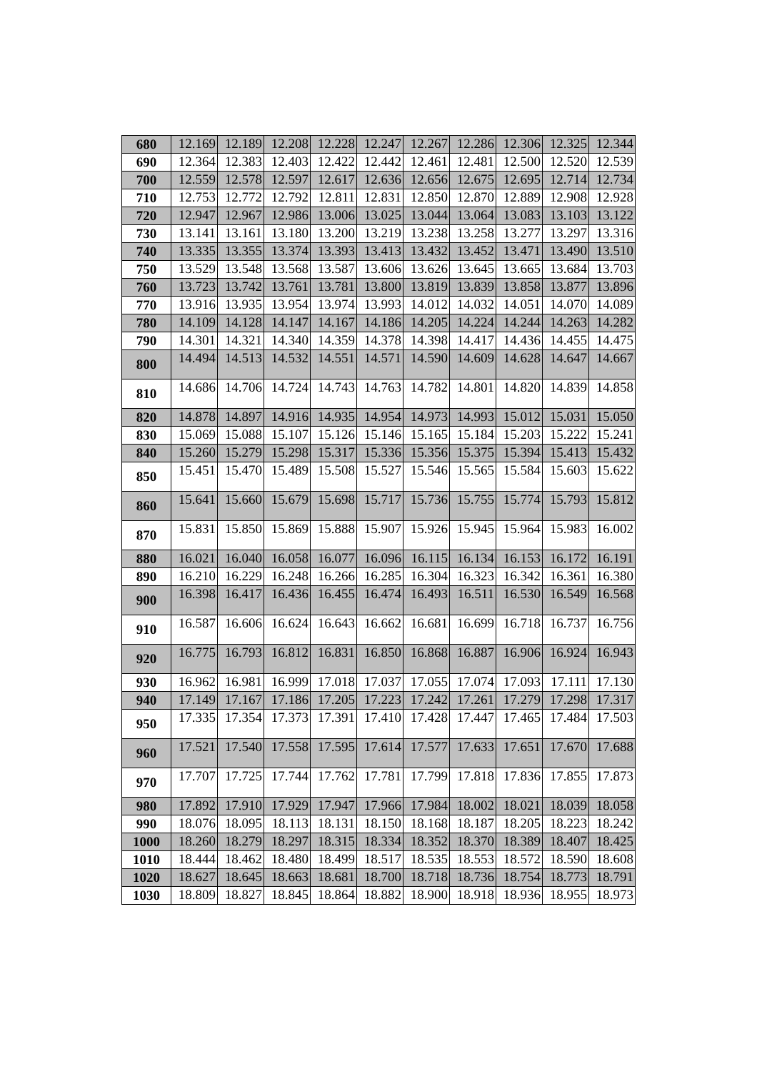| 680 | 12.169 | 12.189 | 12.208 | 12.228 | 12.247 | 12.267 | 12.286 | 12.306 | 12.325 | 12.344 |
| 690 | 12.364 | 12.383 | 12.403 | 12.422 | 12.442 | 12.461 | 12.481 | 12.500 | 12.520 | 12.539 |
| 700 | 12.559 | 12.578 | 12.597 | 12.617 | 12.636 | 12.656 | 12.675 | 12.695 | 12.714 | 12.734 |
| 710 | 12.753 | 12.772 | 12.792 | 12.811 | 12.831 | 12.850 | 12.870 | 12.889 | 12.908 | 12.928 |
| 720 | 12.947 | 12.967 | 12.986 | 13.006 | 13.025 | 13.044 | 13.064 | 13.083 | 13.103 | 13.122 |
| 730 | 13.141 | 13.161 | 13.180 | 13.200 | 13.219 | 13.238 | 13.258 | 13.277 | 13.297 | 13.316 |
| 740 | 13.335 | 13.355 | 13.374 | 13.393 | 13.413 | 13.432 | 13.452 | 13.471 | 13.490 | 13.510 |
| 750 | 13.529 | 13.548 | 13.568 | 13.587 | 13.606 | 13.626 | 13.645 | 13.665 | 13.684 | 13.703 |
| 760 | 13.723 | 13.742 | 13.761 | 13.781 | 13.800 | 13.819 | 13.839 | 13.858 | 13.877 | 13.896 |
| 770 | 13.916 | 13.935 | 13.954 | 13.974 | 13.993 | 14.012 | 14.032 | 14.051 | 14.070 | 14.089 |
| 780 | 14.109 | 14.128 | 14.147 | 14.167 | 14.186 | 14.205 | 14.224 | 14.244 | 14.263 | 14.282 |
| 790 | 14.301 | 14.321 | 14.340 | 14.359 | 14.378 | 14.398 | 14.417 | 14.436 | 14.455 | 14.475 |
| 800 | 14.494 | 14.513 | 14.532 | 14.551 | 14.571 | 14.590 | 14.609 | 14.628 | 14.647 | 14.667 |
| 810 | 14.686 | 14.706 | 14.724 | 14.743 | 14.763 | 14.782 | 14.801 | 14.820 | 14.839 | 14.858 |
| 820 | 14.878 | 14.897 | 14.916 | 14.935 | 14.954 | 14.973 | 14.993 | 15.012 | 15.031 | 15.050 |
| 830 | 15.069 | 15.088 | 15.107 | 15.126 | 15.146 | 15.165 | 15.184 | 15.203 | 15.222 | 15.241 |
| 840 | 15.260 | 15.279 | 15.298 | 15.317 | 15.336 | 15.356 | 15.375 | 15.394 | 15.413 | 15.432 |
| 850 | 15.451 | 15.470 | 15.489 | 15.508 | 15.527 | 15.546 | 15.565 | 15.584 | 15.603 | 15.622 |
| 860 | 15.641 | 15.660 | 15.679 | 15.698 | 15.717 | 15.736 | 15.755 | 15.774 | 15.793 | 15.812 |
| 870 | 15.831 | 15.850 | 15.869 | 15.888 | 15.907 | 15.926 | 15.945 | 15.964 | 15.983 | 16.002 |
| 880 | 16.021 | 16.040 | 16.058 | 16.077 | 16.096 | 16.115 | 16.134 | 16.153 | 16.172 | 16.191 |
| 890 | 16.210 | 16.229 | 16.248 | 16.266 | 16.285 | 16.304 | 16.323 | 16.342 | 16.361 | 16.380 |
| 900 | 16.398 | 16.417 | 16.436 | 16.455 | 16.474 | 16.493 | 16.511 | 16.530 | 16.549 | 16.568 |
| 910 | 16.587 | 16.606 | 16.624 | 16.643 | 16.662 | 16.681 | 16.699 | 16.718 | 16.737 | 16.756 |
| 920 | 16.775 | 16.793 | 16.812 | 16.831 | 16.850 | 16.868 | 16.887 | 16.906 | 16.924 | 16.943 |
| 930 | 16.962 | 16.981 | 16.999 | 17.018 | 17.037 | 17.055 | 17.074 | 17.093 | 17.111 | 17.130 |
| 940 | 17.149 | 17.167 | 17.186 | 17.205 | 17.223 | 17.242 | 17.261 | 17.279 | 17.298 | 17.317 |
| 950 | 17.335 | 17.354 | 17.373 | 17.391 | 17.410 | 17.428 | 17.447 | 17.465 | 17.484 | 17.503 |
| 960 | 17.521 | 17.540 | 17.558 | 17.595 | 17.614 | 17.577 | 17.633 | 17.651 | 17.670 | 17.688 |
| 970 | 17.707 | 17.725 | 17.744 | 17.762 | 17.781 | 17.799 | 17.818 | 17.836 | 17.855 | 17.873 |
| 980 | 17.892 | 17.910 | 17.929 | 17.947 | 17.966 | 17.984 | 18.002 | 18.021 | 18.039 | 18.058 |
| 990 | 18.076 | 18.095 | 18.113 | 18.131 | 18.150 | 18.168 | 18.187 | 18.205 | 18.223 | 18.242 |
| 1000 | 18.260 | 18.279 | 18.297 | 18.315 | 18.334 | 18.352 | 18.370 | 18.389 | 18.407 | 18.425 |
| 1010 | 18.444 | 18.462 | 18.480 | 18.499 | 18.517 | 18.535 | 18.553 | 18.572 | 18.590 | 18.608 |
| 1020 | 18.627 | 18.645 | 18.663 | 18.681 | 18.700 | 18.718 | 18.736 | 18.754 | 18.773 | 18.791 |
| 1030 | 18.809 | 18.827 | 18.845 | 18.864 | 18.882 | 18.900 | 18.918 | 18.936 | 18.955 | 18.973 |